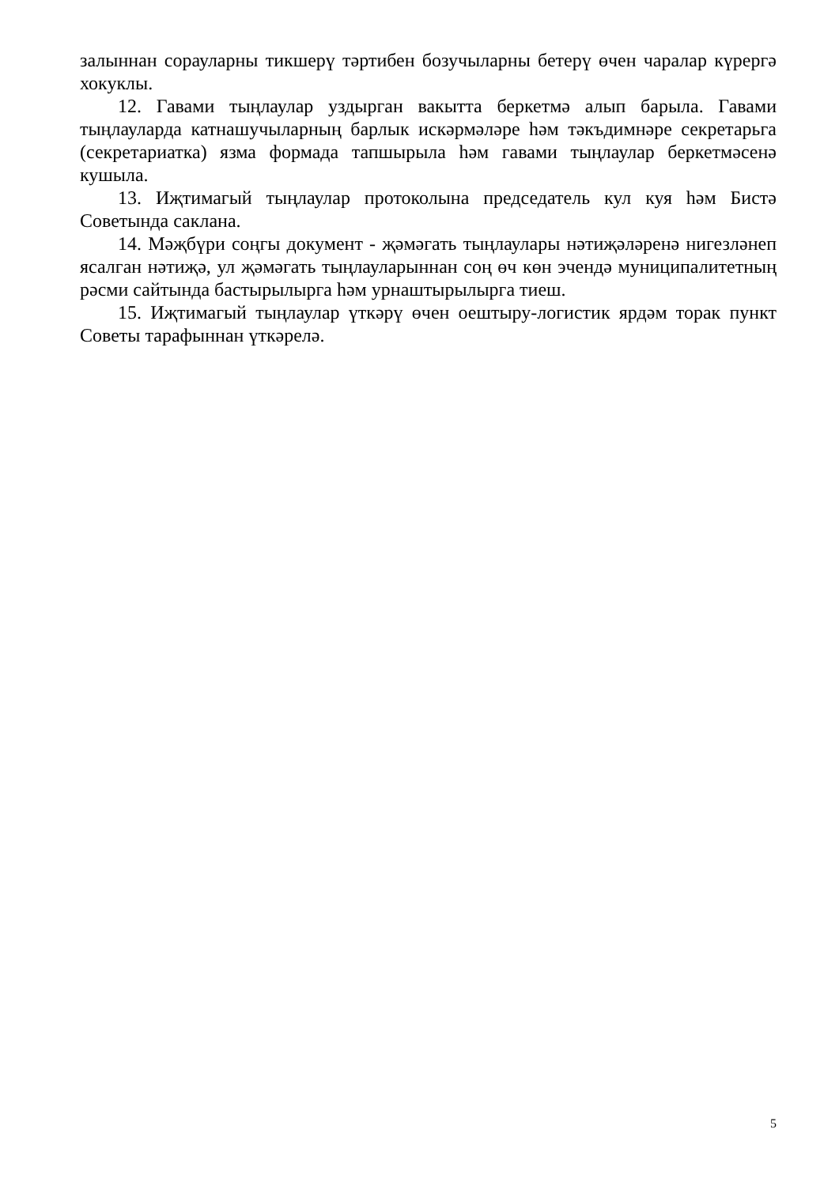залыннан сорауларны тикшерү тәртибен бозучыларны бетерү өчен чаралар күрергә хокуклы.
12. Гавами тыңлаулар уздырган вакытта беркетмә алып барыла. Гавами тыңлауларда катнашучыларның барлык искәрмәләре һәм тәкъдимнәре секретарьга (секретариатка) язма формада тапшырыла һәм гавами тыңлаулар беркетмәсенә кушыла.
13. Иҗтимагый тыңлаулар протоколына председатель кул куя һәм Бистә Советында саклана.
14. Мәҗбүри соңгы документ - җәмәгать тыңлаулары нәтиҗәләренә нигезләнеп ясалган нәтиҗә, ул җәмәгать тыңлауларыннан соң өч көн эчендә муниципалитетның рәсми сайтында бастырылырга һәм урнаштырылырга тиеш.
15. Иҗтимагый тыңлаулар үткәрү өчен оештыру-логистик ярдәм торак пункт Советы тарафыннан үткәрелә.
5